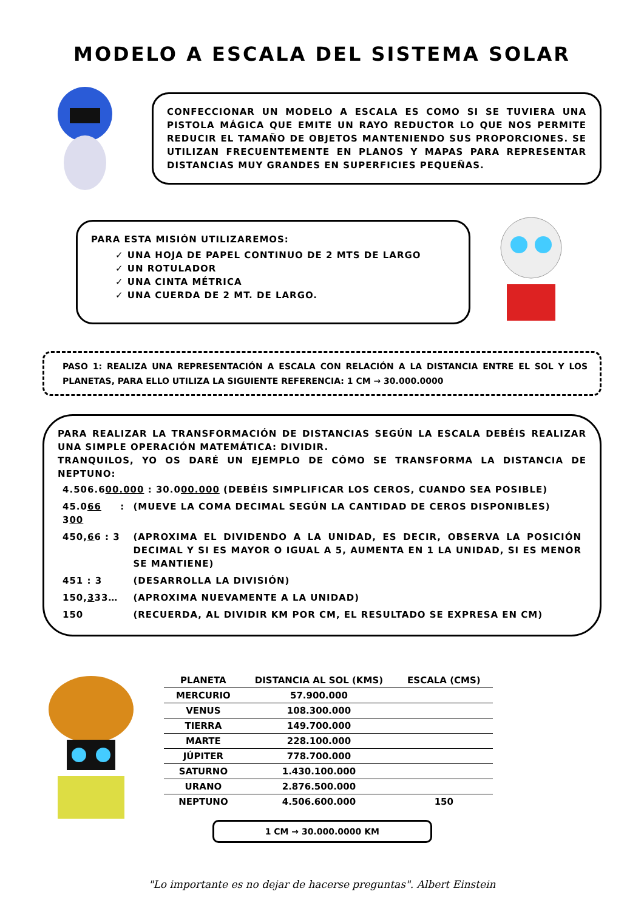MODELO A ESCALA DEL SISTEMA SOLAR
CONFECCIONAR UN MODELO A ESCALA ES COMO SI SE TUVIERA UNA PISTOLA MÁGICA QUE EMITE UN RAYO REDUCTOR LO QUE NOS PERMITE REDUCIR EL TAMAÑO DE OBJETOS MANTENIENDO SUS PROPORCIONES. SE UTILIZAN FRECUENTEMENTE EN PLANOS Y MAPAS PARA REPRESENTAR DISTANCIAS MUY GRANDES EN SUPERFICIES PEQUEÑAS.
PARA ESTA MISIÓN UTILIZAREMOS:
✓ UNA HOJA DE PAPEL CONTINUO DE 2 MTS DE LARGO
✓ UN ROTULADOR
✓ UNA CINTA MÉTRICA
✓ UNA CUERDA DE 2 MT. DE LARGO.
PASO 1: REALIZA UNA REPRESENTACIÓN A ESCALA CON RELACIÓN A LA DISTANCIA ENTRE EL SOL Y LOS PLANETAS, PARA ELLO UTILIZA LA SIGUIENTE REFERENCIA: 1 CM → 30.000.0000
PARA REALIZAR LA TRANSFORMACIÓN DE DISTANCIAS SEGÚN LA ESCALA DEBÉIS REALIZAR UNA SIMPLE OPERACIÓN MATEMÁTICA: DIVIDIR.
TRANQUILOS, YO OS DARÉ UN EJEMPLO DE CÓMO SE TRANSFORMA LA DISTANCIA DE NEPTUNO:
| 4.506.6 00.000 : 30.0 00.000 (DEBÉIS SIMPLIFICAR LOS CEROS, CUANDO SEA POSIBLE) | |
| 45.0 66 : 3 00 | (MUEVE LA COMA DECIMAL SEGÚN LA CANTIDAD DE CEROS DISPONIBLES) |
| 450, 6 6 : 3 | (APROXIMA EL DIVIDENDO A LA UNIDAD, ES DECIR, OBSERVA LA POSICIÓN DECIMAL Y SI ES MAYOR O IGUAL A 5, AUMENTA EN 1 LA UNIDAD, SI ES MENOR SE MANTIENE) |
| 451 : 3 | (DESARROLLA LA DIVISIÓN) |
| 150, 3 33… | (APROXIMA NUEVAMENTE A LA UNIDAD) |
| 150 | (RECUERDA, AL DIVIDIR KM POR CM, EL RESULTADO SE EXPRESA EN CM) |
| PLANETA | DISTANCIA AL SOL (KMS) | ESCALA (CMS) |
| --- | --- | --- |
| MERCURIO | 57.900.000 | |
| VENUS | 108.300.000 | |
| TIERRA | 149.700.000 | |
| MARTE | 228.100.000 | |
| JÚPITER | 778.700.000 | |
| SATURNO | 1.430.100.000 | |
| URANO | 2.876.500.000 | |
| NEPTUNO | 4.506.600.000 | 150 |
1 CM → 30.000.0000 KM
"Lo importante es no dejar de hacerse preguntas". Albert Einstein